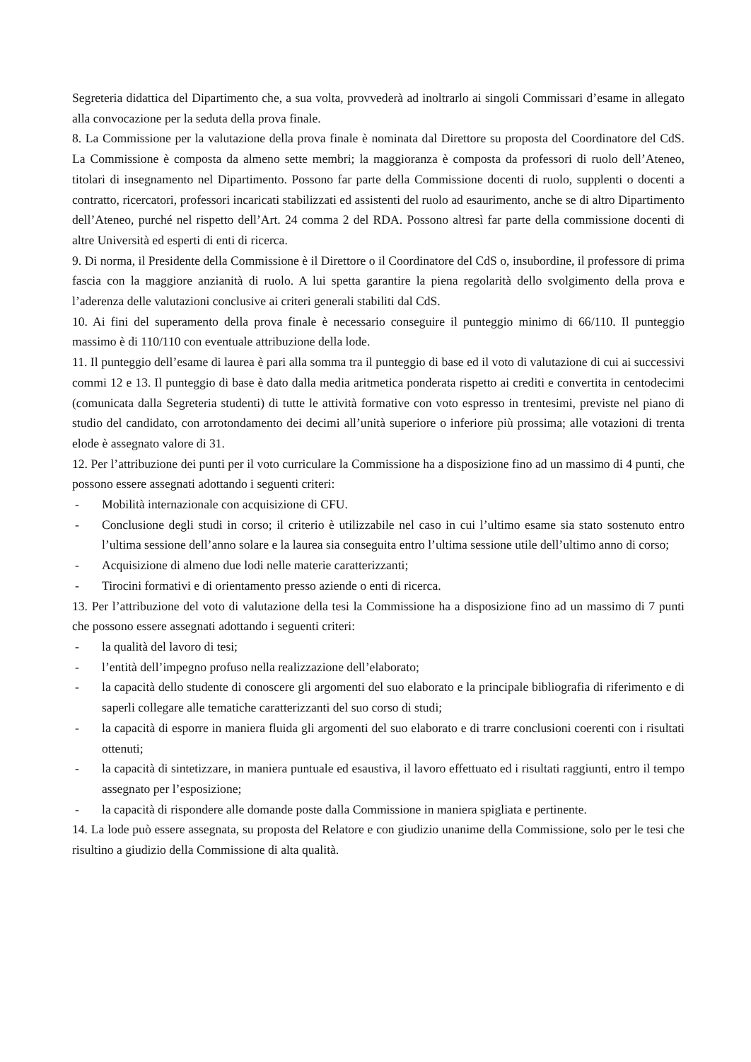Segreteria didattica del Dipartimento che, a sua volta, provvederà ad inoltrarlo ai singoli Commissari d’esame in allegato alla convocazione per la seduta della prova finale.
8. La Commissione per la valutazione della prova finale è nominata dal Direttore su proposta del Coordinatore del CdS. La Commissione è composta da almeno sette membri; la maggioranza è composta da professori di ruolo dell’Ateneo, titolari di insegnamento nel Dipartimento. Possono far parte della Commissione docenti di ruolo, supplenti o docenti a contratto, ricercatori, professori incaricati stabilizzati ed assistenti del ruolo ad esaurimento, anche se di altro Dipartimento dell’Ateneo, purché nel rispetto dell’Art. 24 comma 2 del RDA. Possono altresì far parte della commissione docenti di altre Università ed esperti di enti di ricerca.
9. Di norma, il Presidente della Commissione è il Direttore o il Coordinatore del CdS o, insubordine, il professore di prima fascia con la maggiore anzianità di ruolo. A lui spetta garantire la piena regolarità dello svolgimento della prova e l’aderenza delle valutazioni conclusive ai criteri generali stabiliti dal CdS.
10. Ai fini del superamento della prova finale è necessario conseguire il punteggio minimo di 66/110. Il punteggio massimo è di 110/110 con eventuale attribuzione della lode.
11. Il punteggio dell’esame di laurea è pari alla somma tra il punteggio di base ed il voto di valutazione di cui ai successivi commi 12 e 13. Il punteggio di base è dato dalla media aritmetica ponderata rispetto ai crediti e convertita in centodecimi (comunicata dalla Segreteria studenti) di tutte le attività formative con voto espresso in trentesimi, previste nel piano di studio del candidato, con arrotondamento dei decimi all’unità superiore o inferiore più prossima; alle votazioni di trenta elode è assegnato valore di 31.
12. Per l’attribuzione dei punti per il voto curriculare la Commissione ha a disposizione fino ad un massimo di 4 punti, che possono essere assegnati adottando i seguenti criteri:
- Mobilità internazionale con acquisizione di CFU.
- Conclusione degli studi in corso; il criterio è utilizzabile nel caso in cui l’ultimo esame sia stato sostenuto entro l’ultima sessione dell’anno solare e la laurea sia conseguita entro l’ultima sessione utile dell’ultimo anno di corso;
- Acquisizione di almeno due lodi nelle materie caratterizzanti;
- Tirocini formativi e di orientamento presso aziende o enti di ricerca.
13. Per l’attribuzione del voto di valutazione della tesi la Commissione ha a disposizione fino ad un massimo di 7 punti che possono essere assegnati adottando i seguenti criteri:
- la qualità del lavoro di tesi;
- l’entità dell’impegno profuso nella realizzazione dell’elaborato;
- la capacità dello studente di conoscere gli argomenti del suo elaborato e la principale bibliografia di riferimento e di saperli collegare alle tematiche caratterizzanti del suo corso di studi;
- la capacità di esporre in maniera fluida gli argomenti del suo elaborato e di trarre conclusioni coerenti con i risultati ottenuti;
- la capacità di sintetizzare, in maniera puntuale ed esaustiva, il lavoro effettuato ed i risultati raggiunti, entro il tempo assegnato per l’esposizione;
- la capacità di rispondere alle domande poste dalla Commissione in maniera spigliata e pertinente.
14. La lode può essere assegnata, su proposta del Relatore e con giudizio unanime della Commissione, solo per le tesi che risultino a giudizio della Commissione di alta qualità.